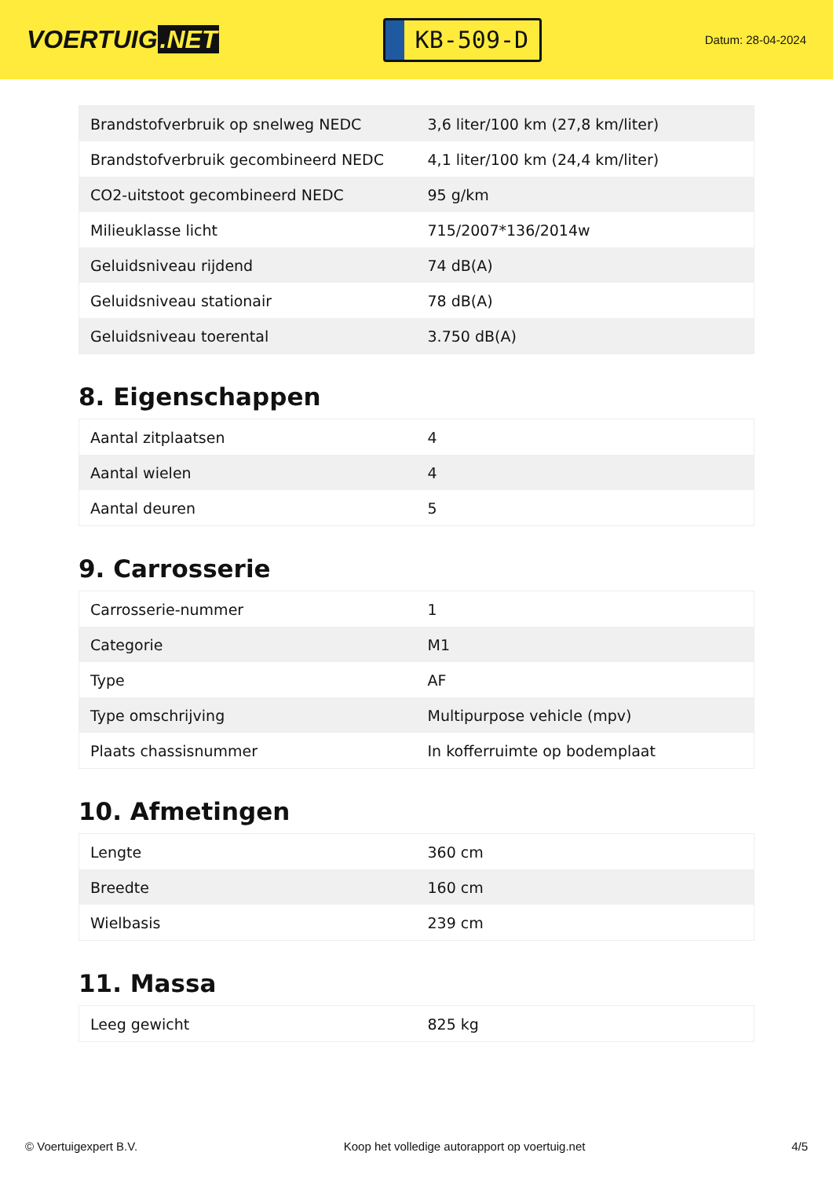VOERTUIG.NET
KB-509-D
Datum: 28-04-2024
| Brandstofverbruik op snelweg NEDC | 3,6 liter/100 km (27,8 km/liter) |
| Brandstofverbruik gecombineerd NEDC | 4,1 liter/100 km (24,4 km/liter) |
| CO2-uitstoot gecombineerd NEDC | 95 g/km |
| Milieuklasse licht | 715/2007*136/2014w |
| Geluidsniveau rijdend | 74 dB(A) |
| Geluidsniveau stationair | 78 dB(A) |
| Geluidsniveau toerental | 3.750 dB(A) |
8. Eigenschappen
| Aantal zitplaatsen | 4 |
| Aantal wielen | 4 |
| Aantal deuren | 5 |
9. Carrosserie
| Carrosserie-nummer | 1 |
| Categorie | M1 |
| Type | AF |
| Type omschrijving | Multipurpose vehicle (mpv) |
| Plaats chassisnummer | In kofferruimte op bodemplaat |
10. Afmetingen
| Lengte | 360 cm |
| Breedte | 160 cm |
| Wielbasis | 239 cm |
11. Massa
| Leeg gewicht | 825 kg |
© Voertuigexpert B.V. Koop het volledige autorapport op voertuig.net 4/5